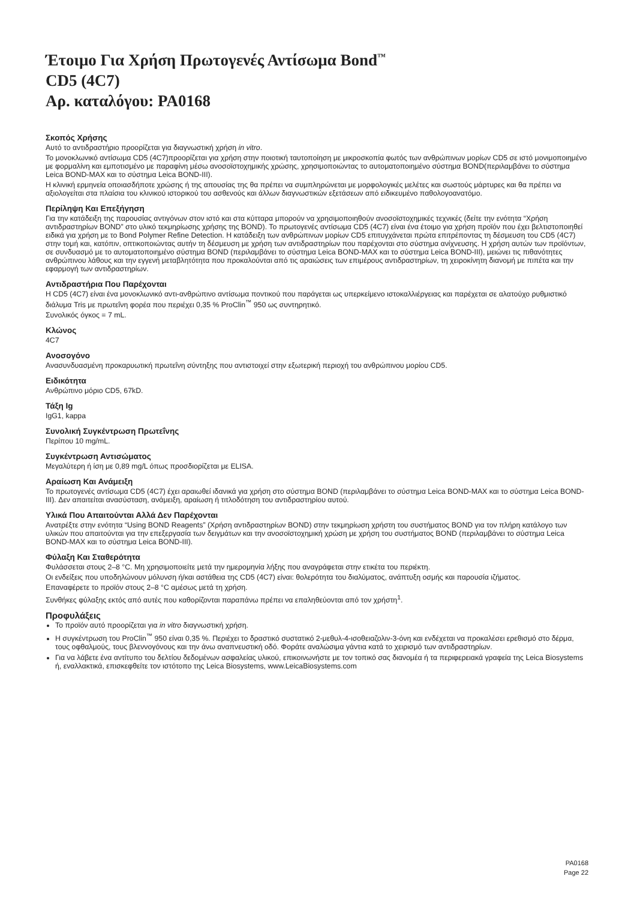Έτοιμο Για Χρήση Πρωτογενές Αντίσωμα Bond<sup>™</sup>
CD5 (4C7)
Αρ. καταλόγου: PA0168
Σκοπός Χρήσης
Αυτό το αντιδραστήριο προορίζεται για διαγνωστική χρήση in vitro.
Το μονοκλωνικό αντίσωμα CD5 (4C7)προορίζεται για χρήση στην ποιοτική ταυτοποίηση με μικροσκοπία φωτός των ανθρώπινων μορίων CD5 σε ιστό μονιμοποιημένο με φορμαλίνη και εμποτισμένο με παραφίνη μέσω ανοσοϊστοχημικής χρώσης, χρησιμοποιώντας το αυτοματοποιημένο σύστημα BOND(περιλαμβάνει το σύστημα Leica BOND-MAX και το σύστημα Leica BOND-III).
Η κλινική ερμηνεία οποιασδήποτε χρώσης ή της απουσίας της θα πρέπει να συμπληρώνεται με μορφολογικές μελέτες και σωστούς μάρτυρες και θα πρέπει να αξιολογείται στα πλαίσια του κλινικού ιστορικού του ασθενούς και άλλων διαγνωστικών εξετάσεων από ειδικευμένο παθολογοανατόμο.
Περίληψη Και Επεξήγηση
Για την κατάδειξη της παρουσίας αντιγόνων στον ιστό και στα κύτταρα μπορούν να χρησιμοποιηθούν ανοσοϊστοχημικές τεχνικές (δείτε την ενότητα “Χρήση αντιδραστηρίων BOND” στο υλικό τεκμηρίωσης χρήσης της BOND). Το πρωτογενές αντίσωμα CD5 (4C7) είναι ένα έτοιμο για χρήση προϊόν που έχει βελτιστοποιηθεί ειδικά για χρήση με το Bond Polymer Refine Detection. Η κατάδειξη των ανθρώπινων μορίων CD5 επιτυγχάνεται πρώτα επιτρέποντας τη δέσμευση του CD5 (4C7) στην τομή και, κατόπιν, οπτικοποιώντας αυτήν τη δέσμευση με χρήση των αντιδραστηρίων που παρέχονται στο σύστημα ανίχνευσης. Η χρήση αυτών των προϊόντων, σε συνδυασμό με το αυτοματοποιημένο σύστημα BOND (περιλαμβάνει το σύστημα Leica BOND-MAX και το σύστημα Leica BOND-III), μειώνει τις πιθανότητες ανθρώπινου λάθους και την εγγενή μεταβλητότητα που προκαλούνται από τις αραιώσεις των επιμέρους αντιδραστηρίων, τη χειροκίνητη διανομή με πιπέτα και την εφαρμογή των αντιδραστηρίων.
Αντιδραστήρια Που Παρέχονται
Η CD5 (4C7) είναι ένα μονοκλωνικό αντι-ανθρώπινο αντίσωμα ποντικού που παράγεται ως υπερκείμενο ιστοκαλλιέργειας και παρέχεται σε αλατούχο ρυθμιστικό διάλυμα Tris με πρωτεΐνη φορέα που περιέχει 0,35 % ProClin<sup>™</sup> 950 ως συντηρητικό.
Συνολικός όγκος = 7 mL.
Κλώνος
4C7
Ανοσογόνο
Ανασυνδυασμένη προκαρυωτική πρωτεΐνη σύντηξης που αντιστοιχεί στην εξωτερική περιοχή του ανθρώπινου μορίου CD5.
Ειδικότητα
Ανθρώπινο μόριο CD5, 67kD.
Τάξη Ig
IgG1, kappa
Συνολική Συγκέντρωση Πρωτεΐνης
Περίπου 10 mg/mL.
Συγκέντρωση Αντισώματος
Μεγαλύτερη ή ίση με 0,89 mg/L όπως προσδιορίζεται με ELISA.
Αραίωση Και Ανάμειξη
Το πρωτογενές αντίσωμα CD5 (4C7) έχει αραιωθεί ιδανικά για χρήση στο σύστημα BOND (περιλαμβάνει το σύστημα Leica BOND-MAX και το σύστημα Leica BOND-III). Δεν απαιτείται ανασύσταση, ανάμειξη, αραίωση ή τιτλοδότηση του αντιδραστηρίου αυτού.
Υλικά Που Απαιτούνται Αλλά Δεν Παρέχονται
Ανατρέξτε στην ενότητα “Using BOND Reagents” (Χρήση αντιδραστηρίων BOND) στην τεκμηρίωση χρήστη του συστήματος BOND για τον πλήρη κατάλογο των υλικών που απαιτούνται για την επεξεργασία των δειγμάτων και την ανοσοϊστοχημική χρώση με χρήση του συστήματος BOND (περιλαμβάνει το σύστημα Leica BOND-MAX και το σύστημα Leica BOND-III).
Φύλαξη Και Σταθερότητα
Φυλάσσεται στους 2–8 °C. Μη χρησιμοποιείτε μετά την ημερομηνία λήξης που αναγράφεται στην ετικέτα του περιέκτη.
Οι ενδείξεις που υποδηλώνουν μόλυνση ή/και αστάθεια της CD5 (4C7) είναι: θολερότητα του διαλύματος, ανάπτυξη οσμής και παρουσία ιζήματος.
Επαναφέρετε το προϊόν στους 2–8 °C αμέσως μετά τη χρήση.
Συνθήκες φύλαξης εκτός από αυτές που καθορίζονται παραπάνω πρέπει να επαληθεύονται από τον χρήστη<sup>1</sup>.
Προφυλάξεις
Το προϊόν αυτό προορίζεται για in vitro διαγνωστική χρήση.
Η συγκέντρωση του ProClin<sup>™</sup> 950 είναι 0,35 %. Περιέχει το δραστικό συστατικό 2-μεθυλ-4-ισοθειαζολιν-3-όνη και ενδέχεται να προκαλέσει ερεθισμό στο δέρμα, τους οφθαλμούς, τους βλεννογόνους και την άνω αναπνευστική οδό. Φοράτε αναλώσιμα γάντια κατά το χειρισμό των αντιδραστηρίων.
Για να λάβετε ένα αντίτυπο του δελτίου δεδομένων ασφαλείας υλικού, επικοινωνήστε με τον τοπικό σας διανομέα ή τα περιφερειακά γραφεία της Leica Biosystems ή, εναλλακτικά, επισκεφθείτε τον ιστότοπο της Leica Biosystems, www.LeicaBiosystems.com
PA0168
Page 22